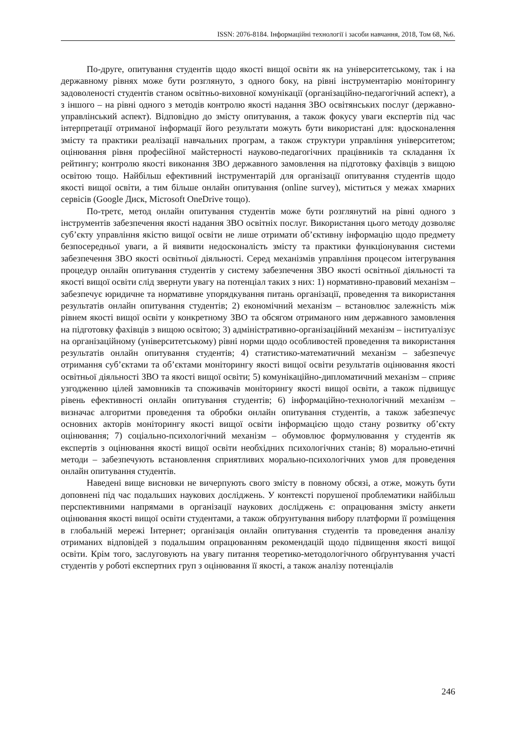ISSN: 2076-8184. Інформаційні технології і засоби навчання, 2018, Том 68, №6.
По-друге, опитування студентів щодо якості вищої освіти як на університетському, так і на державному рівнях може бути розглянуто, з одного боку, на рівні інструментарію моніторингу задоволеності студентів станом освітньо-виховної комунікації (організаційно-педагогічний аспект), а з іншого – на рівні одного з методів контролю якості надання ЗВО освітянських послуг (державно-управлінський аспект). Відповідно до змісту опитування, а також фокусу уваги експертів під час інтерпретації отриманої інформації його результати можуть бути використані для: вдосконалення змісту та практики реалізації навчальних програм, а також структури управління університетом; оцінювання рівня професійної майстерності науково-педагогічних працівників та складання їх рейтингу; контролю якості виконання ЗВО державного замовлення на підготовку фахівців з вищою освітою тощо. Найбільш ефективний інструментарій для організації опитування студентів щодо якості вищої освіти, а тим більше онлайн опитування (online survey), міститься у межах хмарних сервісів (Google Диск, Microsoft OneDrive тощо).
По-третє, метод онлайн опитування студентів може бути розглянутий на рівні одного з інструментів забезпечення якості надання ЗВО освітніх послуг. Використання цього методу дозволяє суб’єкту управління якістю вищої освіти не лише отримати об’єктивну інформацію щодо предмету безпосередньої уваги, а й виявити недосконалість змісту та практики функціонування системи забезпечення ЗВО якості освітньої діяльності. Серед механізмів управління процесом інтегрування процедур онлайн опитування студентів у систему забезпечення ЗВО якості освітньої діяльності та якості вищої освіти слід звернути увагу на потенціал таких з них: 1) нормативно-правовий механізм – забезпечує юридичне та нормативне упорядкування питань організації, проведення та використання результатів онлайн опитування студентів; 2) економічний механізм – встановлює залежність між рівнем якості вищої освіти у конкретному ЗВО та обсягом отриманого ним державного замовлення на підготовку фахівців з вищою освітою; 3) адміністративно-організаційний механізм – інституалізує на організаційному (університетському) рівні норми щодо особливостей проведення та використання результатів онлайн опитування студентів; 4) статистико-математичний механізм – забезпечує отримання суб’єктами та об’єктами моніторингу якості вищої освіти результатів оцінювання якості освітньої діяльності ЗВО та якості вищої освіти; 5) комунікаційно-дипломатичний механізм – сприяє узгодженню цілей замовників та споживачів моніторингу якості вищої освіти, а також підвищує рівень ефективності онлайн опитування студентів; 6) інформаційно-технологічний механізм – визначає алгоритми проведення та обробки онлайн опитування студентів, а також забезпечує основних акторів моніторингу якості вищої освіти інформацією щодо стану розвитку об’єкту оцінювання; 7) соціально-психологічний механізм – обумовлює формулювання у студентів як експертів з оцінювання якості вищої освіти необхідних психологічних станів; 8) морально-етичні методи – забезпечують встановлення сприятливих морально-психологічних умов для проведення онлайн опитування студентів.
Наведені вище висновки не вичерпують свого змісту в повному обсязі, а отже, можуть бути доповнені під час подальших наукових досліджень. У контексті порушеної проблематики найбільш перспективними напрямами в організації наукових досліджень є: опрацювання змісту анкети оцінювання якості вищої освіти студентами, а також обґрунтування вибору платформи її розміщення в глобальній мережі Інтернет; організація онлайн опитування студентів та проведення аналізу отриманих відповідей з подальшим опрацюванням рекомендацій щодо підвищення якості вищої освіти. Крім того, заслуговують на увагу питання теоретико-методологічного обґрунтування участі студентів у роботі експертних груп з оцінювання її якості, а також аналізу потенціалів
246